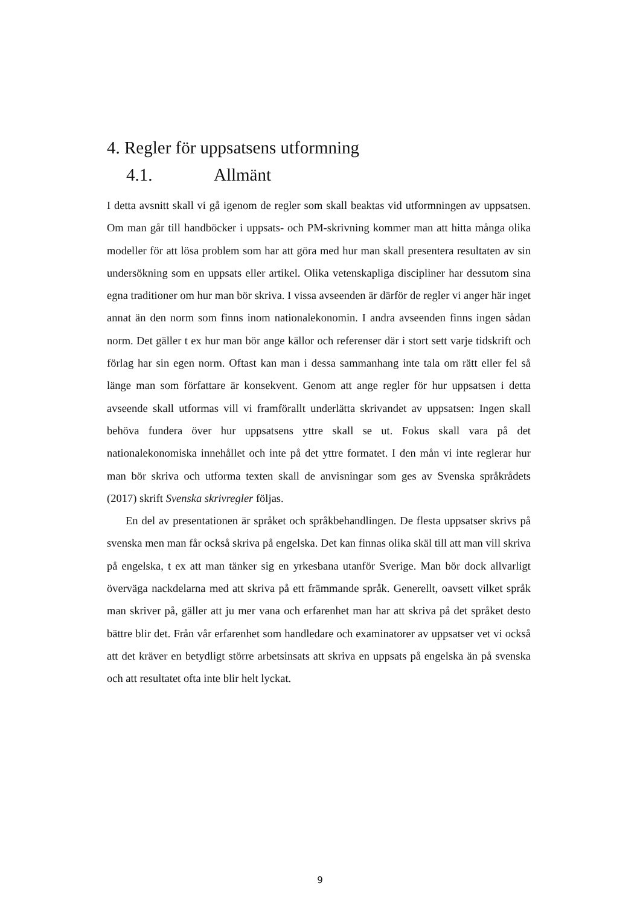4. Regler för uppsatsens utformning
4.1. Allmänt
I detta avsnitt skall vi gå igenom de regler som skall beaktas vid utformningen av uppsatsen. Om man går till handböcker i uppsats- och PM-skrivning kommer man att hitta många olika modeller för att lösa problem som har att göra med hur man skall presentera resultaten av sin undersökning som en uppsats eller artikel. Olika vetenskapliga discipliner har dessutom sina egna traditioner om hur man bör skriva. I vissa avseenden är därför de regler vi anger här inget annat än den norm som finns inom nationalekonomin. I andra avseenden finns ingen sådan norm. Det gäller t ex hur man bör ange källor och referenser där i stort sett varje tidskrift och förlag har sin egen norm. Oftast kan man i dessa sammanhang inte tala om rätt eller fel så länge man som författare är konsekvent. Genom att ange regler för hur uppsatsen i detta avseende skall utformas vill vi framförallt underlätta skrivandet av uppsatsen: Ingen skall behöva fundera över hur uppsatsens yttre skall se ut. Fokus skall vara på det nationalekonomiska innehållet och inte på det yttre formatet. I den mån vi inte reglerar hur man bör skriva och utforma texten skall de anvisningar som ges av Svenska språkrådets (2017) skrift Svenska skrivregler följas.
En del av presentationen är språket och språkbehandlingen. De flesta uppsatser skrivs på svenska men man får också skriva på engelska. Det kan finnas olika skäl till att man vill skriva på engelska, t ex att man tänker sig en yrkesbana utanför Sverige. Man bör dock allvarligt överväga nackdelarna med att skriva på ett främmande språk. Generellt, oavsett vilket språk man skriver på, gäller att ju mer vana och erfarenhet man har att skriva på det språket desto bättre blir det. Från vår erfarenhet som handledare och examinatorer av uppsatser vet vi också att det kräver en betydligt större arbetsinsats att skriva en uppsats på engelska än på svenska och att resultatet ofta inte blir helt lyckat.
9